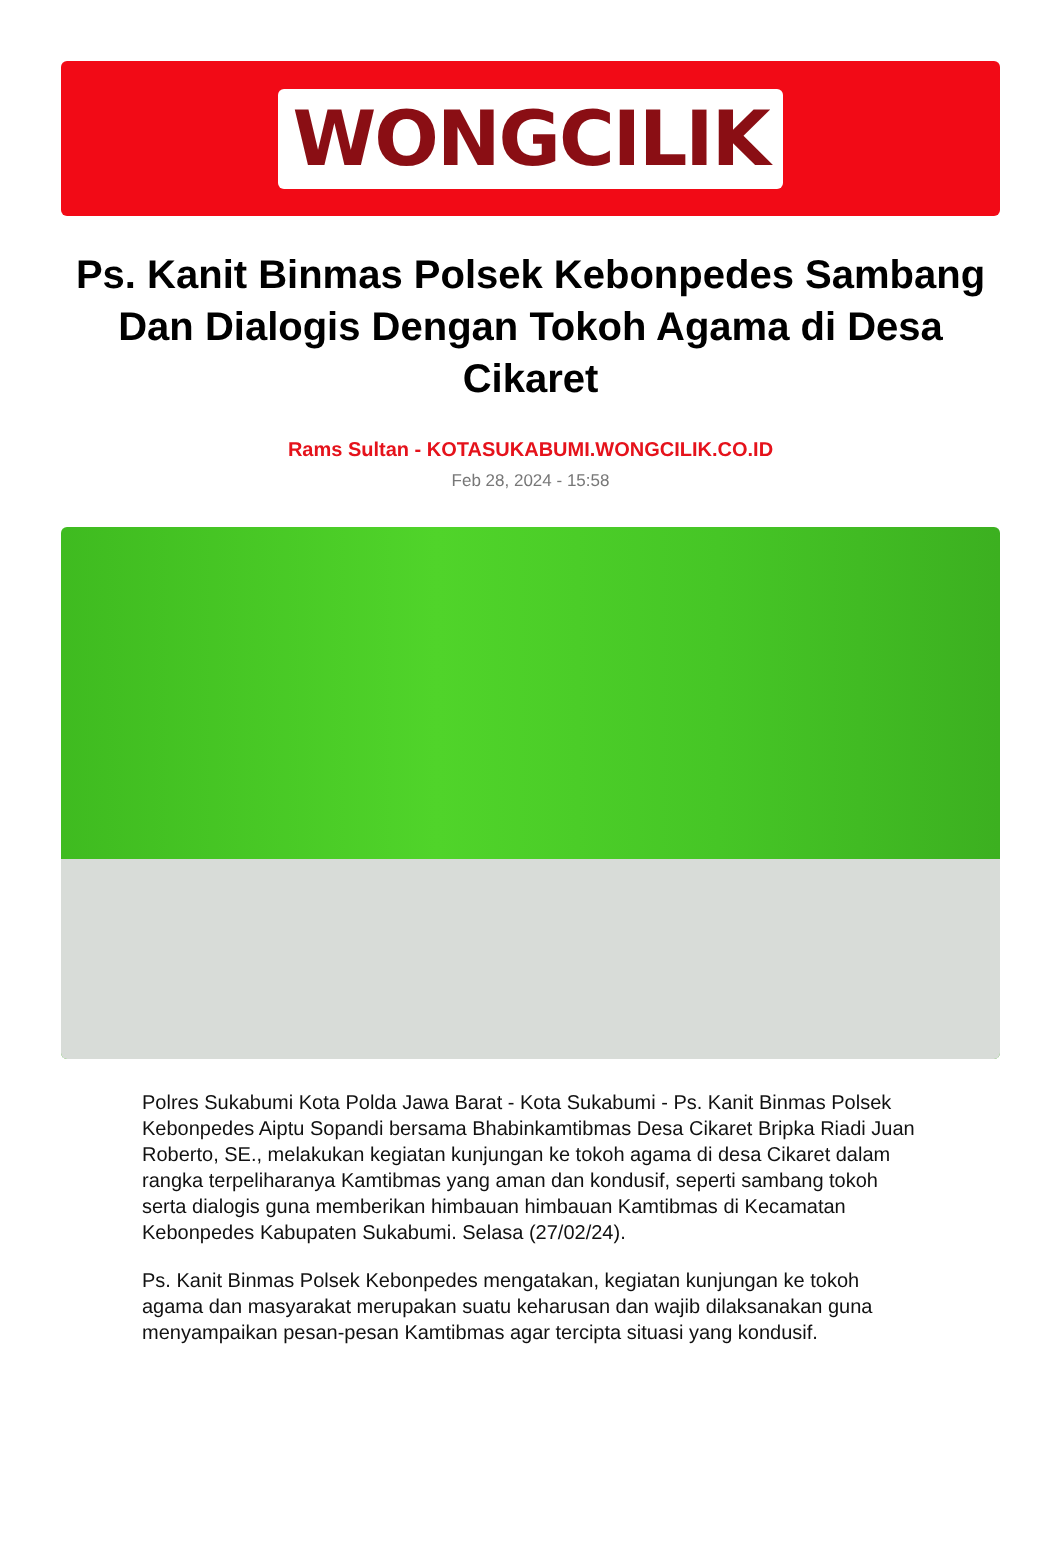WONGCILIK
Ps. Kanit Binmas Polsek Kebonpedes Sambang Dan Dialogis Dengan Tokoh Agama di Desa Cikaret
Rams Sultan - KOTASUKABUMI.WONGCILIK.CO.ID
Feb 28, 2024 - 15:58
Polres Sukabumi Kota Polda Jawa Barat - Kota Sukabumi - Ps. Kanit Binmas Polsek Kebonpedes Aiptu Sopandi bersama Bhabinkamtibmas Desa Cikaret Bripka Riadi Juan Roberto, SE., melakukan kegiatan kunjungan ke tokoh agama di desa Cikaret dalam rangka terpeliharanya Kamtibmas yang aman dan kondusif, seperti sambang tokoh serta dialogis guna memberikan himbauan himbauan Kamtibmas di Kecamatan Kebonpedes Kabupaten Sukabumi. Selasa (27/02/24).
Ps. Kanit Binmas Polsek Kebonpedes mengatakan, kegiatan kunjungan ke tokoh agama dan masyarakat merupakan suatu keharusan dan wajib dilaksanakan guna menyampaikan pesan-pesan Kamtibmas agar tercipta situasi yang kondusif.